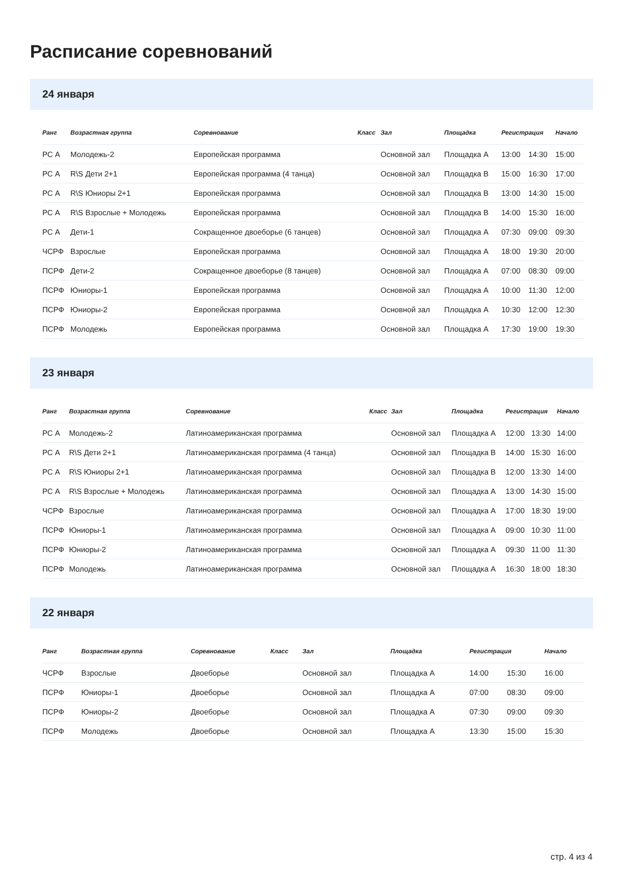Расписание соревнований
24 января
| Ранг | Возрастная группа | Соревнование | Класс | Зал | Площадка | Регистрация | | Начало |
| --- | --- | --- | --- | --- | --- | --- | --- | --- |
| РС А | Молодежь-2 | Европейская программа | | Основной зал | Площадка A | 13:00 | 14:30 | 15:00 |
| РС А | R\S Дети 2+1 | Европейская программа (4 танца) | | Основной зал | Площадка B | 15:00 | 16:30 | 17:00 |
| РС А | R\S Юниоры 2+1 | Европейская программа | | Основной зал | Площадка B | 13:00 | 14:30 | 15:00 |
| РС А | R\S Взрослые + Молодежь | Европейская программа | | Основной зал | Площадка B | 14:00 | 15:30 | 16:00 |
| РС А | Дети-1 | Сокращенное двоеборье (6 танцев) | | Основной зал | Площадка A | 07:30 | 09:00 | 09:30 |
| ЧСРФ | Взрослые | Европейская программа | | Основной зал | Площадка A | 18:00 | 19:30 | 20:00 |
| ПСРФ | Дети-2 | Сокращенное двоеборье (8 танцев) | | Основной зал | Площадка A | 07:00 | 08:30 | 09:00 |
| ПСРФ | Юниоры-1 | Европейская программа | | Основной зал | Площадка A | 10:00 | 11:30 | 12:00 |
| ПСРФ | Юниоры-2 | Европейская программа | | Основной зал | Площадка A | 10:30 | 12:00 | 12:30 |
| ПСРФ | Молодежь | Европейская программа | | Основной зал | Площадка A | 17:30 | 19:00 | 19:30 |
23 января
| Ранг | Возрастная группа | Соревнование | Класс | Зал | Площадка | Регистрация | | Начало |
| --- | --- | --- | --- | --- | --- | --- | --- | --- |
| РС А | Молодежь-2 | Латиноамериканская программа | | Основной зал | Площадка A | 12:00 | 13:30 | 14:00 |
| РС А | R\S Дети 2+1 | Латиноамериканская программа (4 танца) | | Основной зал | Площадка B | 14:00 | 15:30 | 16:00 |
| РС А | R\S Юниоры 2+1 | Латиноамериканская программа | | Основной зал | Площадка B | 12:00 | 13:30 | 14:00 |
| РС А | R\S Взрослые + Молодежь | Латиноамериканская программа | | Основной зал | Площадка A | 13:00 | 14:30 | 15:00 |
| ЧСРФ | Взрослые | Латиноамериканская программа | | Основной зал | Площадка A | 17:00 | 18:30 | 19:00 |
| ПСРФ | Юниоры-1 | Латиноамериканская программа | | Основной зал | Площадка A | 09:00 | 10:30 | 11:00 |
| ПСРФ | Юниоры-2 | Латиноамериканская программа | | Основной зал | Площадка A | 09:30 | 11:00 | 11:30 |
| ПСРФ | Молодежь | Латиноамериканская программа | | Основной зал | Площадка A | 16:30 | 18:00 | 18:30 |
22 января
| Ранг | Возрастная группа | Соревнование | Класс | Зал | Площадка | Регистрация | | Начало |
| --- | --- | --- | --- | --- | --- | --- | --- | --- |
| ЧСРФ | Взрослые | Двоеборье | | Основной зал | Площадка A | 14:00 | 15:30 | 16:00 |
| ПСРФ | Юниоры-1 | Двоеборье | | Основной зал | Площадка A | 07:00 | 08:30 | 09:00 |
| ПСРФ | Юниоры-2 | Двоеборье | | Основной зал | Площадка A | 07:30 | 09:00 | 09:30 |
| ПСРФ | Молодежь | Двоеборье | | Основной зал | Площадка A | 13:30 | 15:00 | 15:30 |
стр. 4 из 4